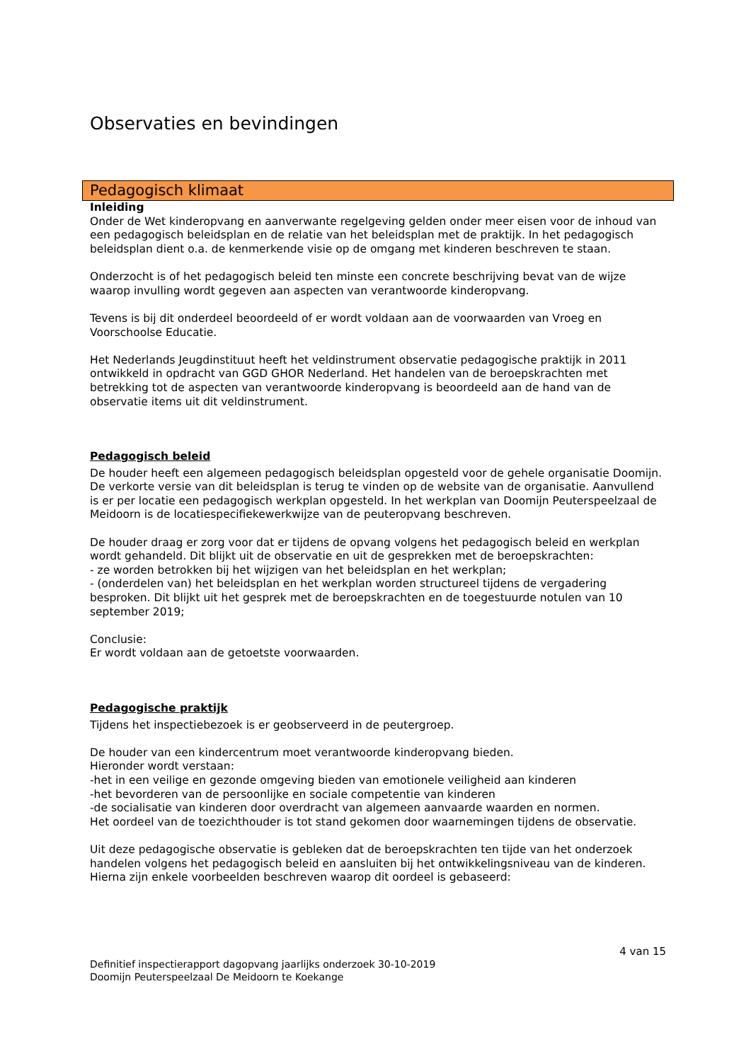Observaties en bevindingen
Pedagogisch klimaat
Inleiding
Onder de Wet kinderopvang en aanverwante regelgeving gelden onder meer eisen voor de inhoud van een pedagogisch beleidsplan en de relatie van het beleidsplan met de praktijk. In het pedagogisch beleidsplan dient o.a. de kenmerkende visie op de omgang met kinderen beschreven te staan.
Onderzocht is of het pedagogisch beleid ten minste een concrete beschrijving bevat van de wijze waarop invulling wordt gegeven aan aspecten van verantwoorde kinderopvang.
Tevens is bij dit onderdeel beoordeeld of er wordt voldaan aan de voorwaarden van Vroeg en Voorschoolse Educatie.
Het Nederlands Jeugdinstituut heeft het veldinstrument observatie pedagogische praktijk in 2011 ontwikkeld in opdracht van GGD GHOR Nederland. Het handelen van de beroepskrachten met betrekking tot de aspecten van verantwoorde kinderopvang is beoordeeld aan de hand van de observatie items uit dit veldinstrument.
Pedagogisch beleid
De houder heeft een algemeen pedagogisch beleidsplan opgesteld voor de gehele organisatie Doomijn. De verkorte versie van dit beleidsplan is terug te vinden op de website van de organisatie. Aanvullend is er per locatie een pedagogisch werkplan opgesteld. In het werkplan van Doomijn Peuterspeelzaal de Meidoorn is de locatiespecifiekewerkwijze van de peuteropvang beschreven.
De houder draag er zorg voor dat er tijdens de opvang volgens het pedagogisch beleid en werkplan wordt gehandeld. Dit blijkt uit de observatie en uit de gesprekken met de beroepskrachten:
- ze worden betrokken bij het wijzigen van het beleidsplan en het werkplan;
- (onderdelen van) het beleidsplan en het werkplan worden structureel tijdens de vergadering besproken. Dit blijkt uit het gesprek met de beroepskrachten en de toegestuurde notulen van 10 september 2019;
Conclusie:
Er wordt voldaan aan de getoetste voorwaarden.
Pedagogische praktijk
Tijdens het inspectiebezoek is er geobserveerd in de peutergroep.
De houder van een kindercentrum moet verantwoorde kinderopvang bieden.
Hieronder wordt verstaan:
-het in een veilige en gezonde omgeving bieden van emotionele veiligheid aan kinderen
-het bevorderen van de persoonlijke en sociale competentie van kinderen
-de socialisatie van kinderen door overdracht van algemeen aanvaarde waarden en normen.
Het oordeel van de toezichthouder is tot stand gekomen door waarnemingen tijdens de observatie.
Uit deze pedagogische observatie is gebleken dat de beroepskrachten ten tijde van het onderzoek handelen volgens het pedagogisch beleid en aansluiten bij het ontwikkelingsniveau van de kinderen. Hierna zijn enkele voorbeelden beschreven waarop dit oordeel is gebaseerd:
4 van 15
Definitief inspectierapport dagopvang jaarlijks onderzoek 30-10-2019
Doomijn Peuterspeelzaal De Meidoorn te Koekange